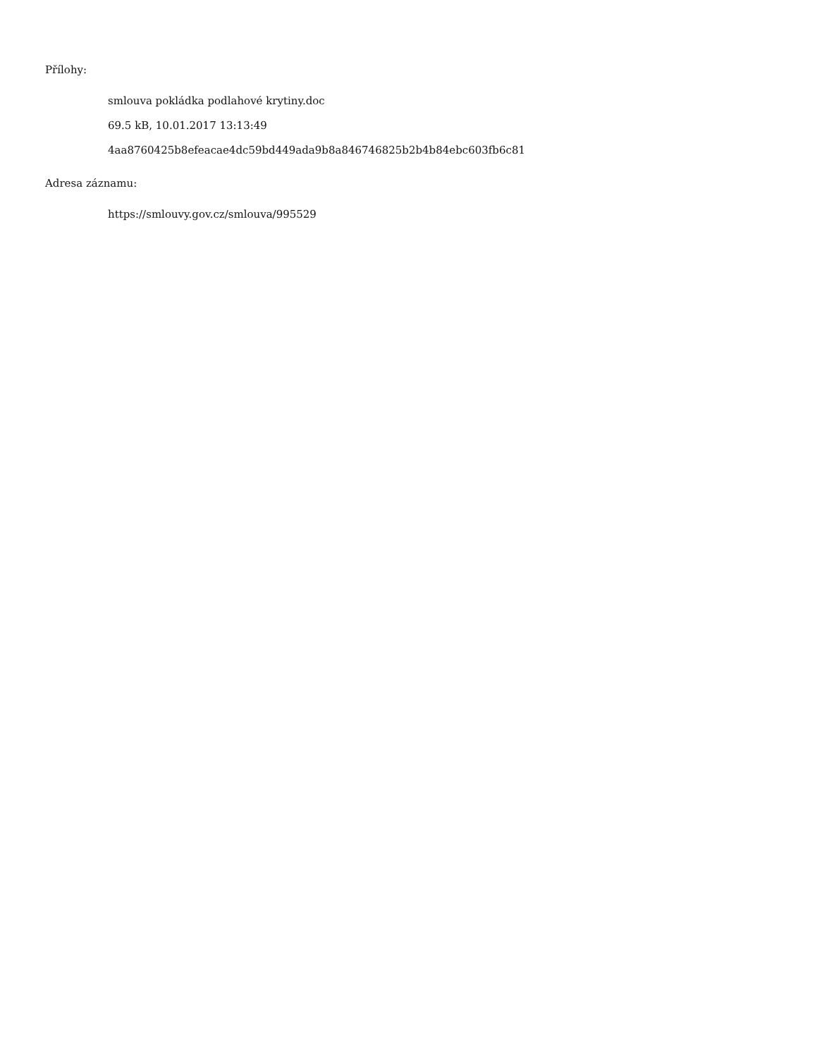Přílohy:
smlouva pokládka podlahové krytiny.doc
69.5 kB, 10.01.2017 13:13:49
4aa8760425b8efeacae4dc59bd449ada9b8a846746825b2b4b84ebc603fb6c81
Adresa záznamu:
https://smlouvy.gov.cz/smlouva/995529